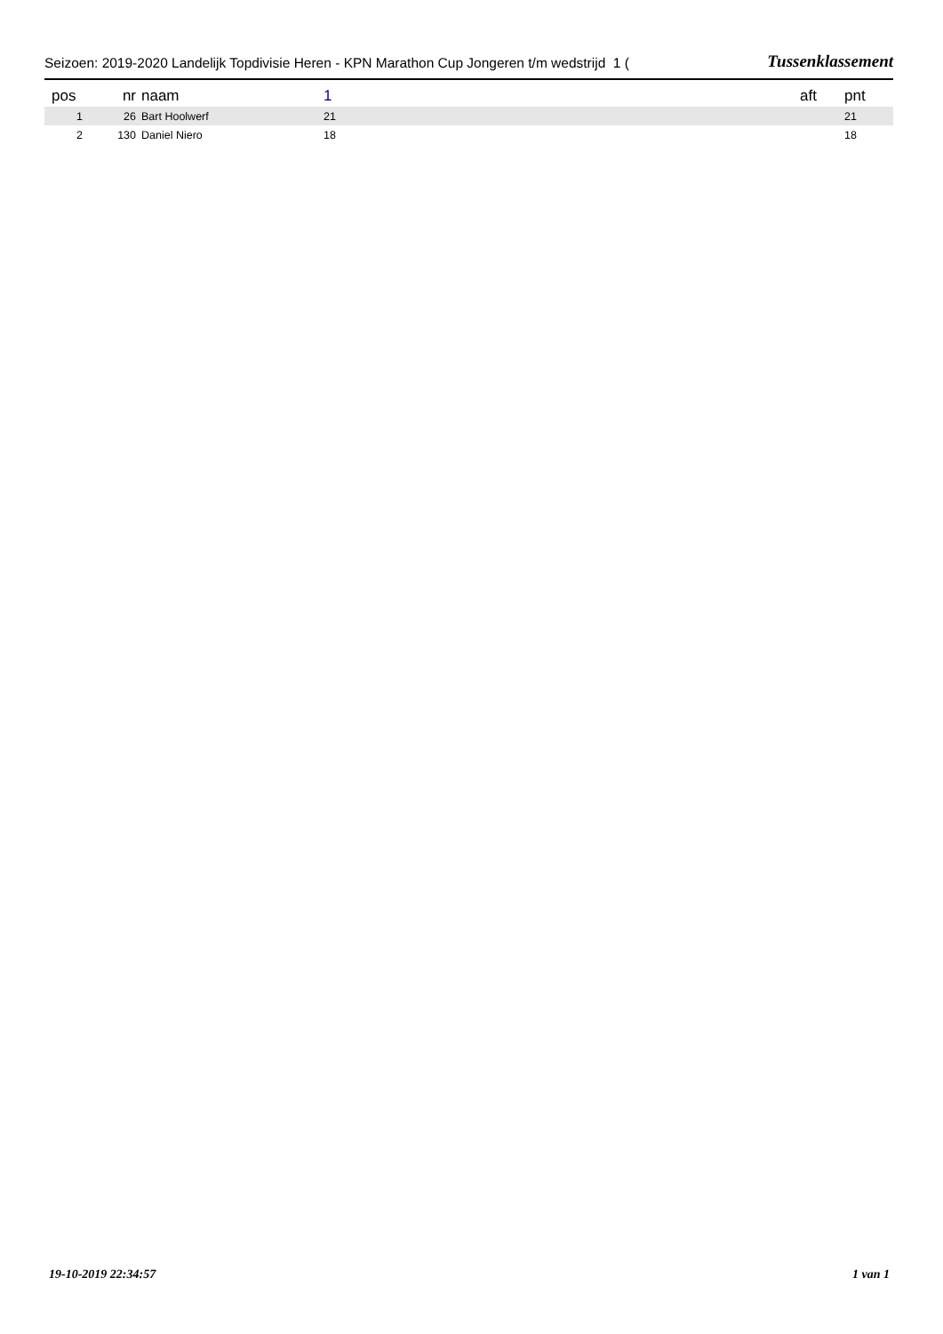Seizoen: 2019-2020 Landelijk Topdivisie Heren - KPN Marathon Cup Jongeren t/m wedstrijd 1 (Tussenklassement
| pos | nr | naam | 1 | aft | pnt |
| --- | --- | --- | --- | --- | --- |
| 1 | 26 | Bart Hoolwerf | 21 | | 21 |
| 2 | 130 | Daniel Niero | 18 | | 18 |
19-10-2019 22:34:57 1 van 1